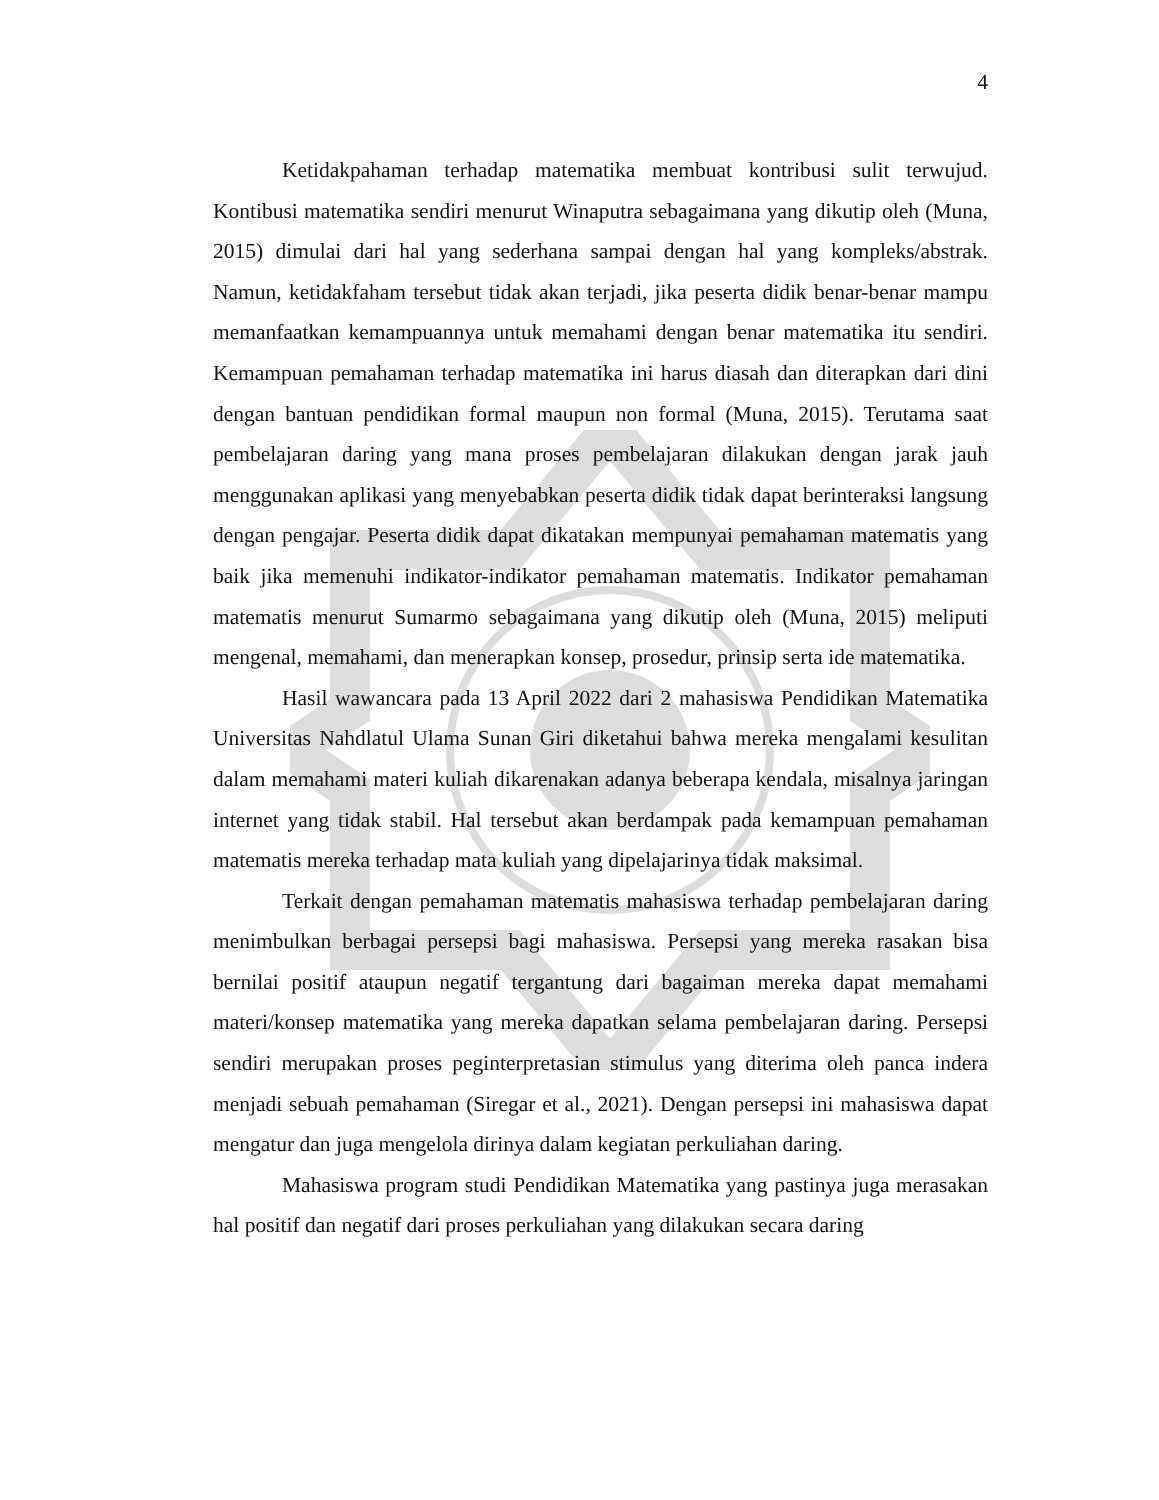4
Ketidakpahaman terhadap matematika membuat kontribusi sulit terwujud. Kontibusi matematika sendiri menurut Winaputra sebagaimana yang dikutip oleh (Muna, 2015) dimulai dari hal yang sederhana sampai dengan hal yang kompleks/abstrak. Namun, ketidakfaham tersebut tidak akan terjadi, jika peserta didik benar-benar mampu memanfaatkan kemampuannya untuk memahami dengan benar matematika itu sendiri. Kemampuan pemahaman terhadap matematika ini harus diasah dan diterapkan dari dini dengan bantuan pendidikan formal maupun non formal (Muna, 2015). Terutama saat pembelajaran daring yang mana proses pembelajaran dilakukan dengan jarak jauh menggunakan aplikasi yang menyebabkan peserta didik tidak dapat berinteraksi langsung dengan pengajar. Peserta didik dapat dikatakan mempunyai pemahaman matematis yang baik jika memenuhi indikator-indikator pemahaman matematis. Indikator pemahaman matematis menurut Sumarmo sebagaimana yang dikutip oleh (Muna, 2015) meliputi mengenal, memahami, dan menerapkan konsep, prosedur, prinsip serta ide matematika.
Hasil wawancara pada 13 April 2022 dari 2 mahasiswa Pendidikan Matematika Universitas Nahdlatul Ulama Sunan Giri diketahui bahwa mereka mengalami kesulitan dalam memahami materi kuliah dikarenakan adanya beberapa kendala, misalnya jaringan internet yang tidak stabil. Hal tersebut akan berdampak pada kemampuan pemahaman matematis mereka terhadap mata kuliah yang dipelajarinya tidak maksimal.
Terkait dengan pemahaman matematis mahasiswa terhadap pembelajaran daring menimbulkan berbagai persepsi bagi mahasiswa. Persepsi yang mereka rasakan bisa bernilai positif ataupun negatif tergantung dari bagaiman mereka dapat memahami materi/konsep matematika yang mereka dapatkan selama pembelajaran daring. Persepsi sendiri merupakan proses peginterpretasian stimulus yang diterima oleh panca indera menjadi sebuah pemahaman (Siregar et al., 2021). Dengan persepsi ini mahasiswa dapat mengatur dan juga mengelola dirinya dalam kegiatan perkuliahan daring.
Mahasiswa program studi Pendidikan Matematika yang pastinya juga merasakan hal positif dan negatif dari proses perkuliahan yang dilakukan secara daring